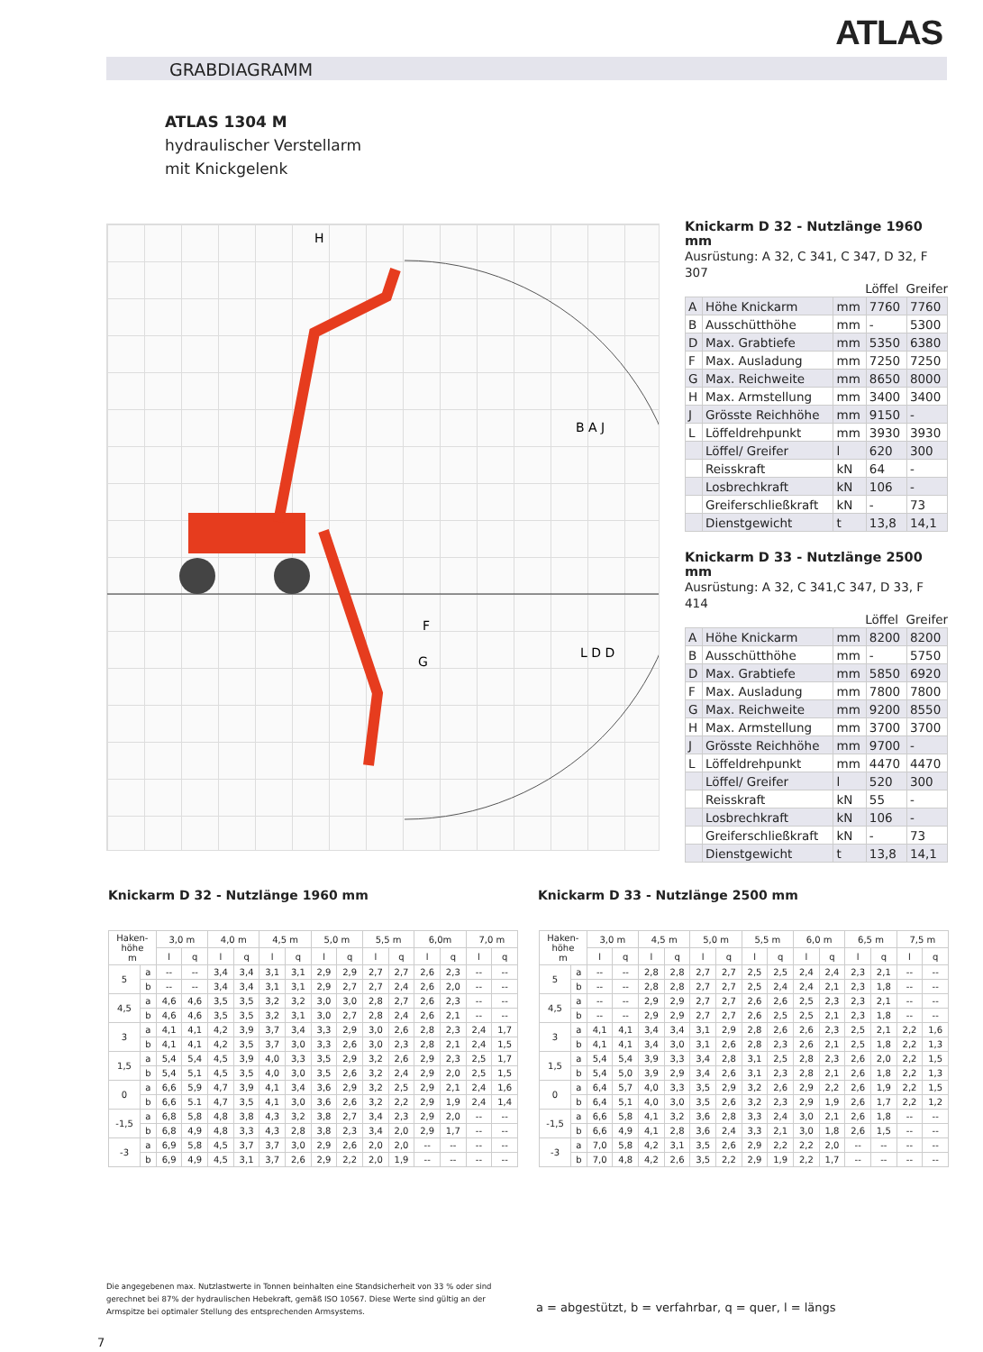ATLAS
GRABDIAGRAMM
ATLAS 1304 M
hydraulischer Verstellarm
mit Knickgelenk
H
B A J
F
G
L D D
Knickarm D 32 - Nutzlänge 1960 mm
Ausrüstung: A 32, C 341, C 347, D 32, F 307
Löffel Greifer
| A | Höhe Knickarm | mm | 7760 | 7760 |
| B | Ausschütthöhe | mm | - | 5300 |
| D | Max. Grabtiefe | mm | 5350 | 6380 |
| F | Max. Ausladung | mm | 7250 | 7250 |
| G | Max. Reichweite | mm | 8650 | 8000 |
| H | Max. Armstellung | mm | 3400 | 3400 |
| J | Grösste Reichhöhe | mm | 9150 | - |
| L | Löffeldrehpunkt | mm | 3930 | 3930 |
| | Löffel/ Greifer | l | 620 | 300 |
| | Reisskraft | kN | 64 | - |
| | Losbrechkraft | kN | 106 | - |
| | Greiferschließkraft | kN | - | 73 |
| | Dienstgewicht | t | 13,8 | 14,1 |
Knickarm D 33 - Nutzlänge 2500 mm
Ausrüstung: A 32, C 341,C 347, D 33, F 414
Löffel Greifer
| A | Höhe Knickarm | mm | 8200 | 8200 |
| B | Ausschütthöhe | mm | - | 5750 |
| D | Max. Grabtiefe | mm | 5850 | 6920 |
| F | Max. Ausladung | mm | 7800 | 7800 |
| G | Max. Reichweite | mm | 9200 | 8550 |
| H | Max. Armstellung | mm | 3700 | 3700 |
| J | Grösste Reichhöhe | mm | 9700 | - |
| L | Löffeldrehpunkt | mm | 4470 | 4470 |
| | Löffel/ Greifer | l | 520 | 300 |
| | Reisskraft | kN | 55 | - |
| | Losbrechkraft | kN | 106 | - |
| | Greiferschließkraft | kN | - | 73 |
| | Dienstgewicht | t | 13,8 | 14,1 |
Knickarm D 32 - Nutzlänge 1960 mm
Knickarm D 33 - Nutzlänge 2500 mm
| Haken- höhe m | | 3,0 m | | 4,0 m | | 4,5 m | | 5,0 m | | 5,5 m | | 6,0m | | 7,0 m | |
| --- | --- | --- | --- | --- | --- | --- | --- | --- | --- | --- | --- | --- | --- | --- | --- |
| | | l | q | l | q | l | q | l | q | l | q | l | q | l | q |
| 5 | a | -- | -- | 3,4 | 3,4 | 3,1 | 3,1 | 2,9 | 2,9 | 2,7 | 2,7 | 2,6 | 2,3 | -- | -- |
| | b | -- | -- | 3,4 | 3,4 | 3,1 | 3,1 | 2,9 | 2,7 | 2,7 | 2,4 | 2,6 | 2,0 | -- | -- |
| 4,5 | a | 4,6 | 4,6 | 3,5 | 3,5 | 3,2 | 3,2 | 3,0 | 3,0 | 2,8 | 2,7 | 2,6 | 2,3 | -- | -- |
| | b | 4,6 | 4,6 | 3,5 | 3,5 | 3,2 | 3,1 | 3,0 | 2,7 | 2,8 | 2,4 | 2,6 | 2,1 | -- | -- |
| 3 | a | 4,1 | 4,1 | 4,2 | 3,9 | 3,7 | 3,4 | 3,3 | 2,9 | 3,0 | 2,6 | 2,8 | 2,3 | 2,4 | 1,7 |
| | b | 4,1 | 4,1 | 4,2 | 3,5 | 3,7 | 3,0 | 3,3 | 2,6 | 3,0 | 2,3 | 2,8 | 2,1 | 2,4 | 1,5 |
| 1,5 | a | 5,4 | 5,4 | 4,5 | 3,9 | 4,0 | 3,3 | 3,5 | 2,9 | 3,2 | 2,6 | 2,9 | 2,3 | 2,5 | 1,7 |
| | b | 5,4 | 5,1 | 4,5 | 3,5 | 4,0 | 3,0 | 3,5 | 2,6 | 3,2 | 2,4 | 2,9 | 2,0 | 2,5 | 1,5 |
| 0 | a | 6,6 | 5,9 | 4,7 | 3,9 | 4,1 | 3,4 | 3,6 | 2,9 | 3,2 | 2,5 | 2,9 | 2,1 | 2,4 | 1,6 |
| | b | 6,6 | 5.1 | 4,7 | 3,5 | 4,1 | 3,0 | 3,6 | 2,6 | 3,2 | 2,2 | 2,9 | 1,9 | 2,4 | 1,4 |
| -1,5 | a | 6,8 | 5,8 | 4,8 | 3,8 | 4,3 | 3,2 | 3,8 | 2,7 | 3,4 | 2,3 | 2,9 | 2,0 | -- | -- |
| | b | 6,8 | 4,9 | 4,8 | 3,3 | 4,3 | 2,8 | 3,8 | 2,3 | 3,4 | 2,0 | 2,9 | 1,7 | -- | -- |
| -3 | a | 6,9 | 5,8 | 4,5 | 3,7 | 3,7 | 3,0 | 2,9 | 2,6 | 2,0 | 2,0 | -- | -- | -- | -- |
| | b | 6,9 | 4,9 | 4,5 | 3,1 | 3,7 | 2,6 | 2,9 | 2,2 | 2,0 | 1,9 | -- | -- | -- | -- |
| Haken- höhe m | | 3,0 m | | 4,5 m | | 5,0 m | | 5,5 m | | 6,0 m | | 6,5 m | | 7,5 m | |
| --- | --- | --- | --- | --- | --- | --- | --- | --- | --- | --- | --- | --- | --- | --- | --- |
| | | l | q | l | q | l | q | l | q | l | q | l | q | l | q |
| 5 | a | -- | -- | 2,8 | 2,8 | 2,7 | 2,7 | 2,5 | 2,5 | 2,4 | 2,4 | 2,3 | 2,1 | -- | -- |
| | b | -- | -- | 2,8 | 2,8 | 2,7 | 2,7 | 2,5 | 2,4 | 2,4 | 2,1 | 2,3 | 1,8 | -- | -- |
| 4,5 | a | -- | -- | 2,9 | 2,9 | 2,7 | 2,7 | 2,6 | 2,6 | 2,5 | 2,3 | 2,3 | 2,1 | -- | -- |
| | b | -- | -- | 2,9 | 2,9 | 2,7 | 2,7 | 2,6 | 2,5 | 2,5 | 2,1 | 2,3 | 1,8 | -- | -- |
| 3 | a | 4,1 | 4,1 | 3,4 | 3,4 | 3,1 | 2,9 | 2,8 | 2,6 | 2,6 | 2,3 | 2,5 | 2,1 | 2,2 | 1,6 |
| | b | 4,1 | 4,1 | 3,4 | 3,0 | 3,1 | 2,6 | 2,8 | 2,3 | 2,6 | 2,1 | 2,5 | 1,8 | 2,2 | 1,3 |
| 1,5 | a | 5,4 | 5,4 | 3,9 | 3,3 | 3,4 | 2,8 | 3,1 | 2,5 | 2,8 | 2,3 | 2,6 | 2,0 | 2,2 | 1,5 |
| | b | 5,4 | 5,0 | 3,9 | 2,9 | 3,4 | 2,6 | 3,1 | 2,3 | 2,8 | 2,1 | 2,6 | 1,8 | 2,2 | 1,3 |
| 0 | a | 6,4 | 5,7 | 4,0 | 3,3 | 3,5 | 2,9 | 3,2 | 2,6 | 2,9 | 2,2 | 2,6 | 1,9 | 2,2 | 1,5 |
| | b | 6,4 | 5,1 | 4,0 | 3,0 | 3,5 | 2,6 | 3,2 | 2,3 | 2,9 | 1,9 | 2,6 | 1,7 | 2,2 | 1,2 |
| -1,5 | a | 6,6 | 5,8 | 4,1 | 3,2 | 3,6 | 2,8 | 3,3 | 2,4 | 3,0 | 2,1 | 2,6 | 1,8 | -- | -- |
| | b | 6,6 | 4,9 | 4,1 | 2,8 | 3,6 | 2,4 | 3,3 | 2,1 | 3,0 | 1,8 | 2,6 | 1,5 | -- | -- |
| -3 | a | 7,0 | 5,8 | 4,2 | 3,1 | 3,5 | 2,6 | 2,9 | 2,2 | 2,2 | 2,0 | -- | -- | -- | -- |
| | b | 7,0 | 4,8 | 4,2 | 2,6 | 3,5 | 2,2 | 2,9 | 1,9 | 2,2 | 1,7 | -- | -- | -- | -- |
Die angegebenen max. Nutzlastwerte in Tonnen beinhalten eine Standsicherheit von 33 % oder sind gerechnet bei 87% der hydraulischen Hebekraft, gemäß ISO 10567. Diese Werte sind gültig an der Armspitze bei optimaler Stellung des entsprechenden Armsystems.
a = abgestützt, b = verfahrbar, q = quer, l = längs
7